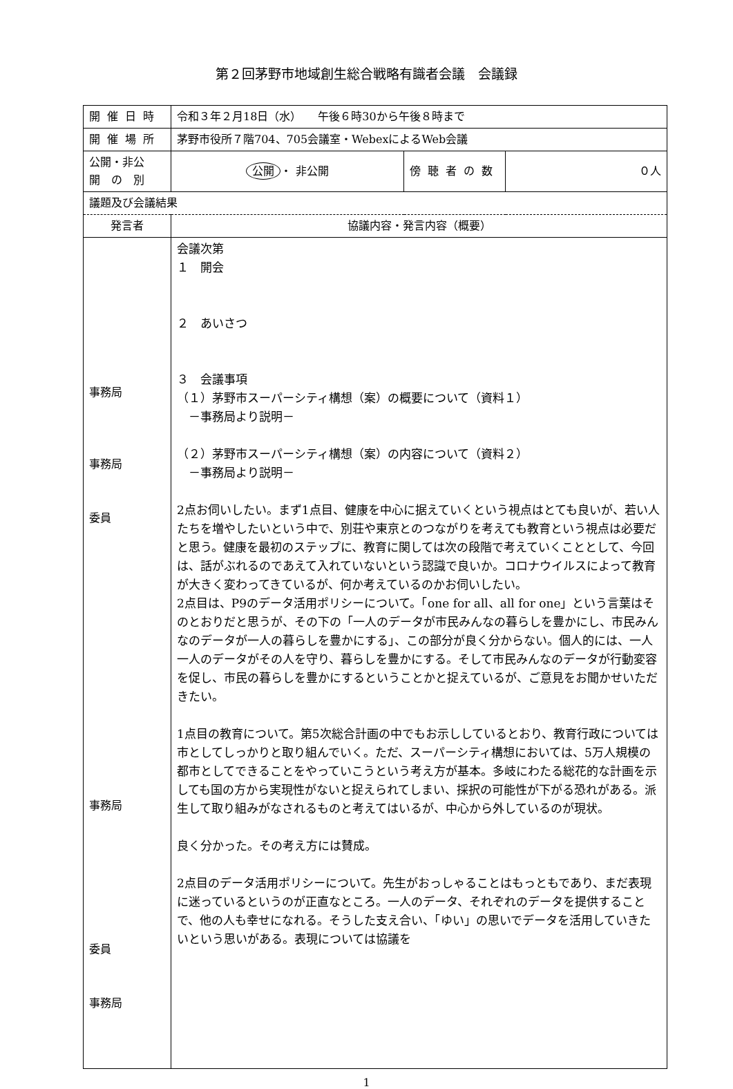第２回茅野市地域創生総合戦略有識者会議　会議録
| 開催日時 | 令和３年２月18日（水） 午後６時30から午後８時まで | | |
| 開催場所 | 茅野市役所７階704、705会議室・WebexによるWeb会議 | | |
| 公開・非公 開 の 別 | 公開 ・ 非公開 | 傍聴者の数 | ０人 |
| 議題及び会議結果 | | | |
| 発言者 | 協議内容・発言内容（概要） | | |
| 事務局 事務局 委員 事務局 委員 事務局 | 会議次第 １ 開会 ２ あいさつ ３ 会議事項 （１）茅野市スーパーシティ構想（案）の概要について（資料１） －事務局より説明－ （２）茅野市スーパーシティ構想（案）の内容について（資料２） －事務局より説明－ 2点お伺いしたい。まず1点目、健康を中心に据えていくという視点はとても良いが、若い人たちを増やしたいという中で、別荘や東京とのつながりを考えても教育という視点は必要だと思う。健康を最初のステップに、教育に関しては次の段階で考えていくこととして、今回は、話がぶれるのであえて入れていないという認識で良いか。コロナウイルスによって教育が大きく変わってきているが、何か考えているのかお伺いしたい。 2点目は、P9のデータ活用ポリシーについて。「one for all、all for one」という言葉はそのとおりだと思うが、その下の「一人のデータが市民みんなの暮らしを豊かにし、市民みんなのデータが一人の暮らしを豊かにする」、この部分が良く分からない。個人的には、一人一人のデータがその人を守り、暮らしを豊かにする。そして市民みんなのデータが行動変容を促し、市民の暮らしを豊かにするということかと捉えているが、ご意見をお聞かせいただきたい。 1点目の教育について。第5次総合計画の中でもお示ししているとおり、教育行政については市としてしっかりと取り組んでいく。ただ、スーパーシティ構想においては、5万人規模の都市としてできることをやっていこうという考え方が基本。多岐にわたる総花的な計画を示しても国の方から実現性がないと捉えられてしまい、採択の可能性が下がる恐れがある。派生して取り組みがなされるものと考えてはいるが、中心から外しているのが現状。 良く分かった。その考え方には賛成。 2点目のデータ活用ポリシーについて。先生がおっしゃることはもっともであり、まだ表現に迷っているというのが正直なところ。一人のデータ、それぞれのデータを提供することで、他の人も幸せになれる。そうした支え合い、「ゆい」の思いでデータを活用していきたいという思いがある。表現については協議を | | |
1